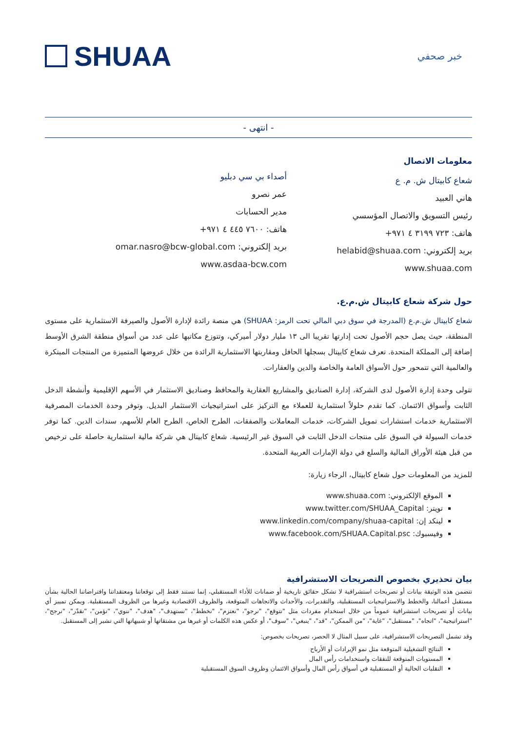SHUAA
خبر صحفي
- انتهى -
معلومات الاتصال
شعاع كابيتال ش. م. ع
هاني العبيد
رئيس التسويق والاتصال المؤسسي
هاتف: ٧٢٣ ٣١٩٩ ٤ ٩٧١+
بريد إلكتروني: helabid@shuaa.com
www.shuaa.com
أصداء بي سي دبليو
عمر نصرو
مدير الحسابات
هاتف: ٧٦٠٠ ٤٤٥ ٤ ٩٧١+
بريد إلكتروني: omar.nasro@bcw-global.com
www.asdaa-bcw.com
حول شركة شعاع كابيتال ش.م.ع.
شعاع كابيتال ش.م.ع (المدرجة في سوق دبي المالي تحت الرمز: SHUAA) هي منصة رائدة لإدارة الأصول والصيرفة الاستثمارية على مستوى المنطقة، حيث يصل حجم الأصول تحت إدارتها تقريبا الى ١٣ مليار دولار أميركي، وتتوزع مكاتبها على عدد من أسواق منطقة الشرق الأوسط إضافة إلى المملكة المتحدة. تعرف شعاع كابيتال بسجلها الحافل ومقاربتها الاستثمارية الرائدة من خلال عروضها المتميزة من المنتجات المبتكرة والعالمية التي تتمحور حول الأسواق العامة والخاصة والدين والعقارات.
تتولى وحدة إدارة الأصول لدى الشركة، إدارة الصناديق والمشاريع العقارية والمحافظ وصناديق الاستثمار في الأسهم الإقليمية وأنشطة الدخل الثابت وأسواق الائتمان. كما تقدم حلولاً استثمارية للعملاء مع التركيز على استراتيجيات الاستثمار البديل. وتوفر وحدة الخدمات المصرفية الاستثمارية خدمات استشارات تمويل الشركات، خدمات المعاملات والصفقات، الطرح الخاص، الطرح العام للأسهم، سندات الدين. كما توفر خدمات السيولة في السوق على منتجات الدخل الثابت في السوق غير الرئيسية. شعاع كابيتال هي شركة مالية استثمارية حاصلة على ترخيص من قبل هيئة الأوراق المالية والسلع في دولة الإمارات العربية المتحدة.
للمزيد من المعلومات حول شعاع كابيتال، الرجاء زيارة:
الموقع الإلكتروني: www.shuaa.com
تويتر: www.twitter.com/SHUAA_Capital
لينكد إن: www.linkedin.com/company/shuaa-capital
وفيسبوك: www.facebook.com/SHUAA.Capital.psc
بيان تحذيري بخصوص التصريحات الاستشرافية
تتضمن هذه الوثيقة بيانات أو تصريحات استشرافية لا تشكل حقائق تاريخية أو ضمانات للأداء المستقبلي، إنما تستند فقط إلى توقعاتنا ومعتقداتنا وافتراضاتنا الحالية بشأن مستقبل أعمالنا، والخطط والاستراتيجيات المستقبلية، والتقديرات، والأحداث والاتجاهات المتوقعة، والظروف الاقتصادية وغيرها من الظروف المستقبلية. ويمكن تمييز أي بيانات أو تصريحات استشرافية عموماً من خلال استخدام مفردات مثل "نتوقع"، "نرجو"، "نعتزم"، "نخطط"، "نستهدف"، "هدف"، "ننوي"، "نؤمن"، "نقدّر"، "نرجح"، "استراتيجية"، "اتجاه"، "مستقبل"، "غاية"، "من الممكن"، "قد"، "ينبغي"، "سوف"، أو عكس هذه الكلمات أو غيرها من مشتقاتها أو شبيهاتها التي تشير إلى المستقبل.
وقد تشمل التصريحات الاستشرافية، على سبيل المثال لا الحصر، تصريحات بخصوص:
النتائج التشغيلية المتوقعة مثل نمو الإيرادات أو الأرباح
المستويات المتوقعة للنفقات واستخدامات رأس المال
التقلبات الحالية أو المستقبلية في أسواق رأس المال وأسواق الائتمان وظروف السوق المستقبلية